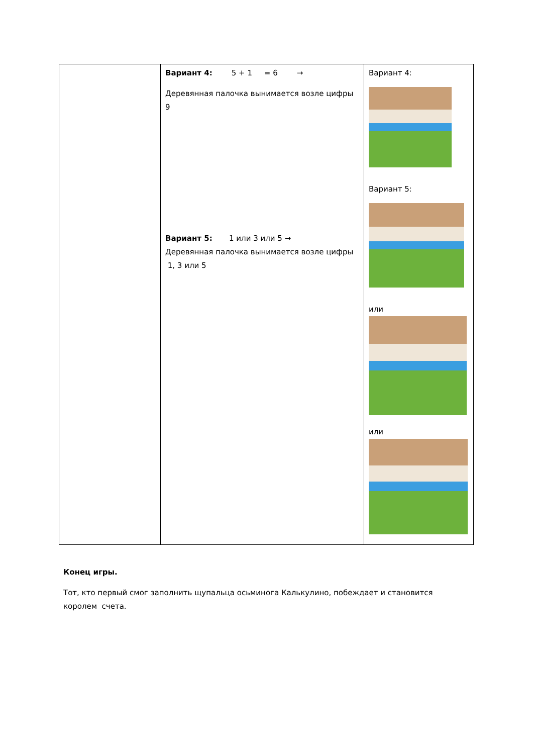| | Вариант 4: 5 + 1 = 6 → Деревянная палочка вынимается возле цифры 9 Вариант 5: 1 или 3 или 5 → Деревянная палочка вынимается возле цифры 1, 3 или 5 | Вариант 4: Вариант 5: или или |
Конец игры.
Тот, кто первый смог заполнить щупальца осьминога Калькулино, побеждает и становится королем счета.